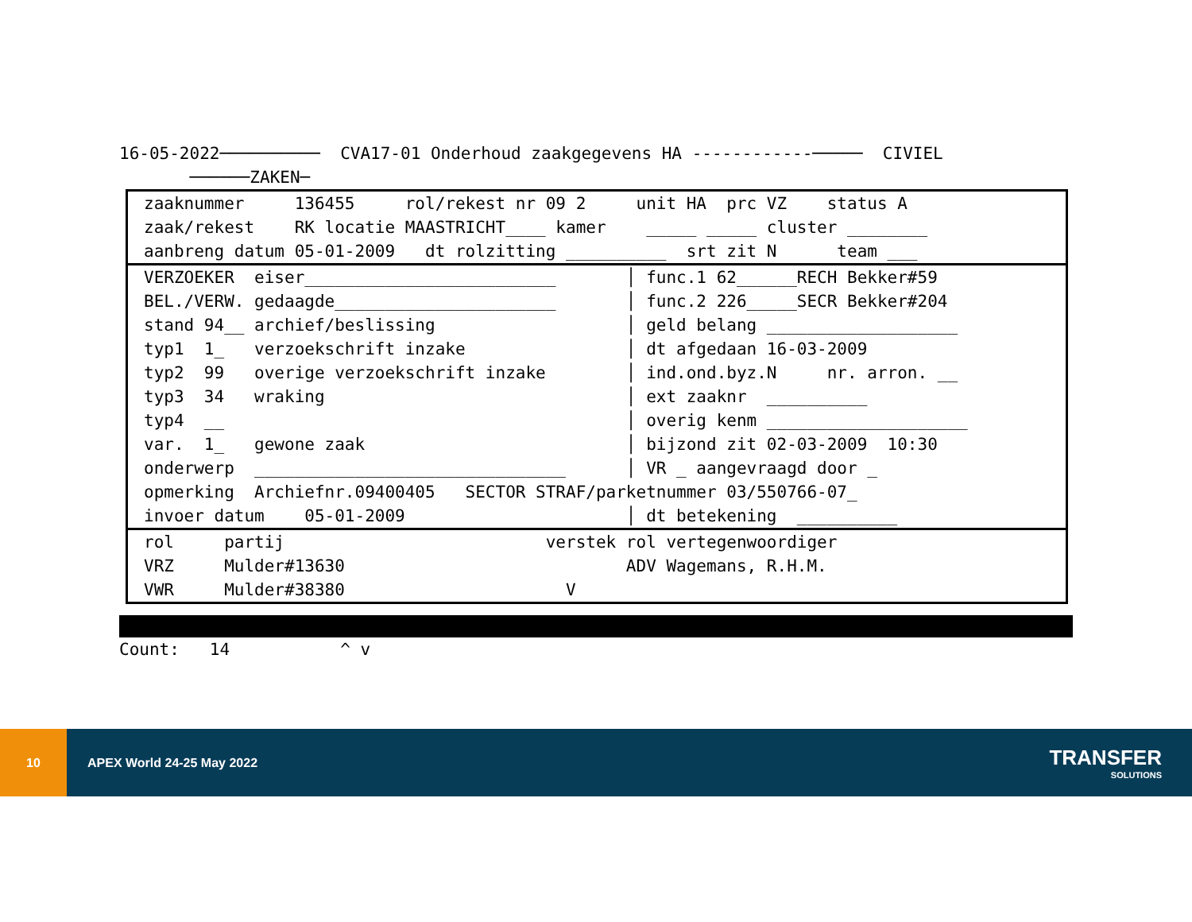16-05-2022──────────  CVA17-01 Onderhoud zaakgegevens HA ------------─────  CIVIEL
       ──────ZAKEN─
zaaknummer     136455     rol/rekest nr 09 2     unit HA  prc VZ    status A
zaak/rekest    RK locatie MAASTRICHT____ kamer    _____ _____ cluster ________
aanbreng datum 05-01-2009   dt rolzitting __________  srt zit N      team ___
VERZOEKER  eiser_________________________       │ func.1 62______RECH Bekker#59
BEL./VERW. gedaagde______________________       │ func.2 226_____SECR Bekker#204
stand 94__ archief/beslissing                   │ geld belang ___________________
typ1  1_   verzoekschrift inzake                │ dt afgedaan 16-03-2009
typ2  99   overige verzoekschrift inzake        │ ind.ond.byz.N     nr. arron. __
typ3  34   wraking                              │ ext zaaknr  __________
typ4  __                                        │ overig kenm ____________________
var.  1_   gewone zaak                          │ bijzond zit 02-03-2009  10:30
onderwerp  _______________________________      │ VR _ aangevraagd door _
opmerking  Archiefnr.09400405   SECTOR STRAF/parketnummer 03/550766-07_
invoer datum    05-01-2009                      │ dt betekening  __________
rol     partij                          verstek rol vertegenwoordiger
VRZ     Mulder#13630                            ADV Wagemans, R.H.M.
VWR     Mulder#38380                      V
Count:   14           ^ v                                                
10
APEX World 24-25 May 2022
TRANSFER
SOLUTIONS